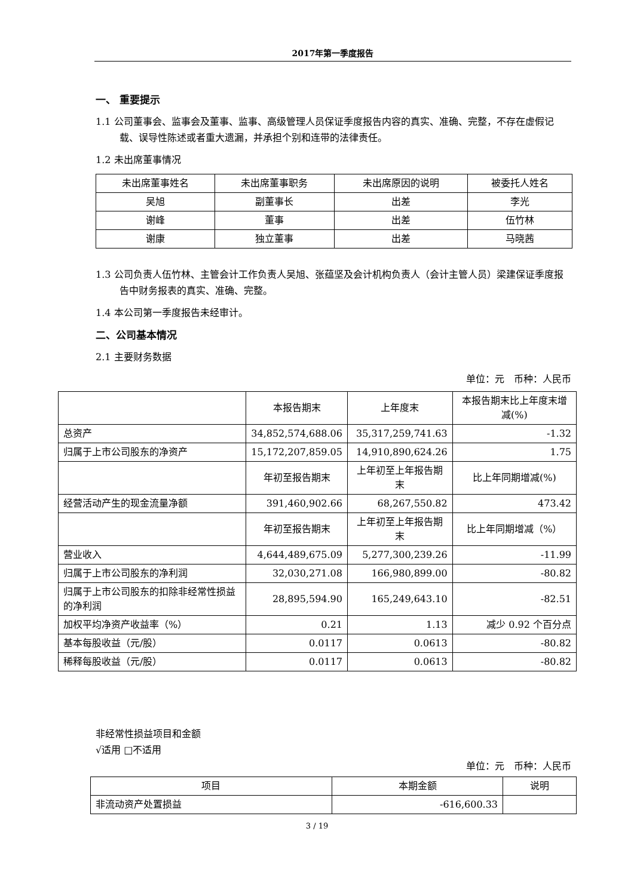2017年第一季度报告
一、 重要提示
1.1 公司董事会、监事会及董事、监事、高级管理人员保证季度报告内容的真实、准确、完整，不存在虚假记载、误导性陈述或者重大遗漏，并承担个别和连带的法律责任。
1.2 未出席董事情况
| 未出席董事姓名 | 未出席董事职务 | 未出席原因的说明 | 被委托人姓名 |
| --- | --- | --- | --- |
| 吴旭 | 副董事长 | 出差 | 李光 |
| 谢峰 | 董事 | 出差 | 伍竹林 |
| 谢康 | 独立董事 | 出差 | 马晓茜 |
1.3 公司负责人伍竹林、主管会计工作负责人吴旭、张蕴坚及会计机构负责人（会计主管人员）梁建保证季度报告中财务报表的真实、准确、完整。
1.4 本公司第一季度报告未经审计。
二、公司基本情况
2.1 主要财务数据
单位：元　币种：人民币
| | 本报告期末 | 上年度末 | 本报告期末比上年度末增减(%) |
| --- | --- | --- | --- |
| 总资产 | 34,852,574,688.06 | 35,317,259,741.63 | -1.32 |
| 归属于上市公司股东的净资产 | 15,172,207,859.05 | 14,910,890,624.26 | 1.75 |
| | 年初至报告期末 | 上年初至上年报告期末 | 比上年同期增减(%) |
| 经营活动产生的现金流量净额 | 391,460,902.66 | 68,267,550.82 | 473.42 |
| | 年初至报告期末 | 上年初至上年报告期末 | 比上年同期增减（%） |
| 营业收入 | 4,644,489,675.09 | 5,277,300,239.26 | -11.99 |
| 归属于上市公司股东的净利润 | 32,030,271.08 | 166,980,899.00 | -80.82 |
| 归属于上市公司股东的扣除非经常性损益的净利润 | 28,895,594.90 | 165,249,643.10 | -82.51 |
| 加权平均净资产收益率（%） | 0.21 | 1.13 | 减少 0.92 个百分点 |
| 基本每股收益（元/股） | 0.0117 | 0.0613 | -80.82 |
| 稀释每股收益（元/股） | 0.0117 | 0.0613 | -80.82 |
非经常性损益项目和金额
√适用 □不适用
单位：元　币种：人民币
| 项目 | 本期金额 | 说明 |
| --- | --- | --- |
| 非流动资产处置损益 | -616,600.33 | |
3 / 19